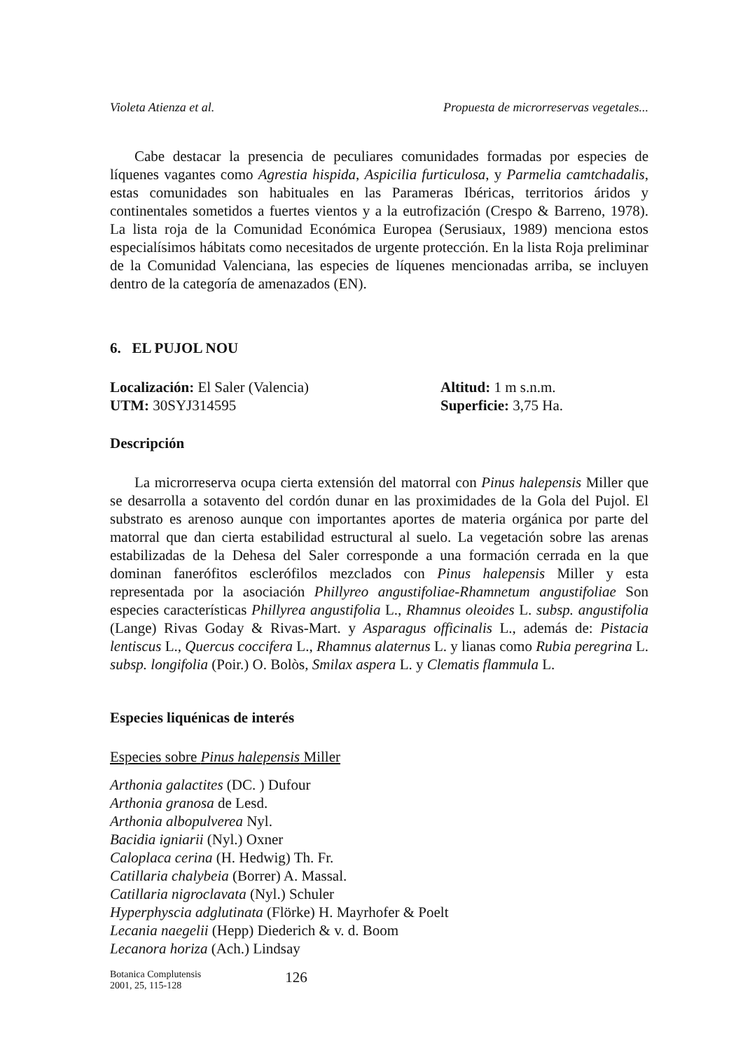Violeta Atienza et al. Propuesta de microrreservas vegetales...
Cabe destacar la presencia de peculiares comunidades formadas por especies de líquenes vagantes como Agrestia hispida, Aspicilia furticulosa, y Parmelia camtchadalis, estas comunidades son habituales en las Parameras Ibéricas, territorios áridos y continentales sometidos a fuertes vientos y a la eutrofización (Crespo & Barreno, 1978). La lista roja de la Comunidad Económica Europea (Serusiaux, 1989) menciona estos especialísimos hábitats como necesitados de urgente protección. En la lista Roja preliminar de la Comunidad Valenciana, las especies de líquenes mencionadas arriba, se incluyen dentro de la categoría de amenazados (EN).
6. EL PUJOL NOU
Localización: El Saler (Valencia) Altitud: 1 m s.n.m.
UTM: 30SYJ314595 Superficie: 3,75 Ha.
Descripción
La microrreserva ocupa cierta extensión del matorral con Pinus halepensis Miller que se desarrolla a sotavento del cordón dunar en las proximidades de la Gola del Pujol. El substrato es arenoso aunque con importantes aportes de materia orgánica por parte del matorral que dan cierta estabilidad estructural al suelo. La vegetación sobre las arenas estabilizadas de la Dehesa del Saler corresponde a una formación cerrada en la que dominan fanerófitos esclerófilos mezclados con Pinus halepensis Miller y esta representada por la asociación Phillyreo angustifoliae-Rhamnetum angustifoliae Son especies características Phillyrea angustifolia L., Rhamnus oleoides L. subsp. angustifolia (Lange) Rivas Goday & Rivas-Mart. y Asparagus officinalis L., además de: Pistacia lentiscus L., Quercus coccifera L., Rhamnus alaternus L. y lianas como Rubia peregrina L. subsp. longifolia (Poir.) O. Bolòs, Smilax aspera L. y Clematis flammula L.
Especies liquénicas de interés
Especies sobre Pinus halepensis Miller
Arthonia galactites (DC. ) Dufour
Arthonia granosa de Lesd.
Arthonia albopulverea Nyl.
Bacidia igniarii (Nyl.) Oxner
Caloplaca cerina (H. Hedwig) Th. Fr.
Catillaria chalybeia (Borrer) A. Massal.
Catillaria nigroclavata (Nyl.) Schuler
Hyperphyscia adglutinata (Flörke) H. Mayrhofer & Poelt
Lecania naegelii (Hepp) Diederich & v. d. Boom
Lecanora horiza (Ach.) Lindsay
Botanica Complutensis
2001, 25, 115-128
126